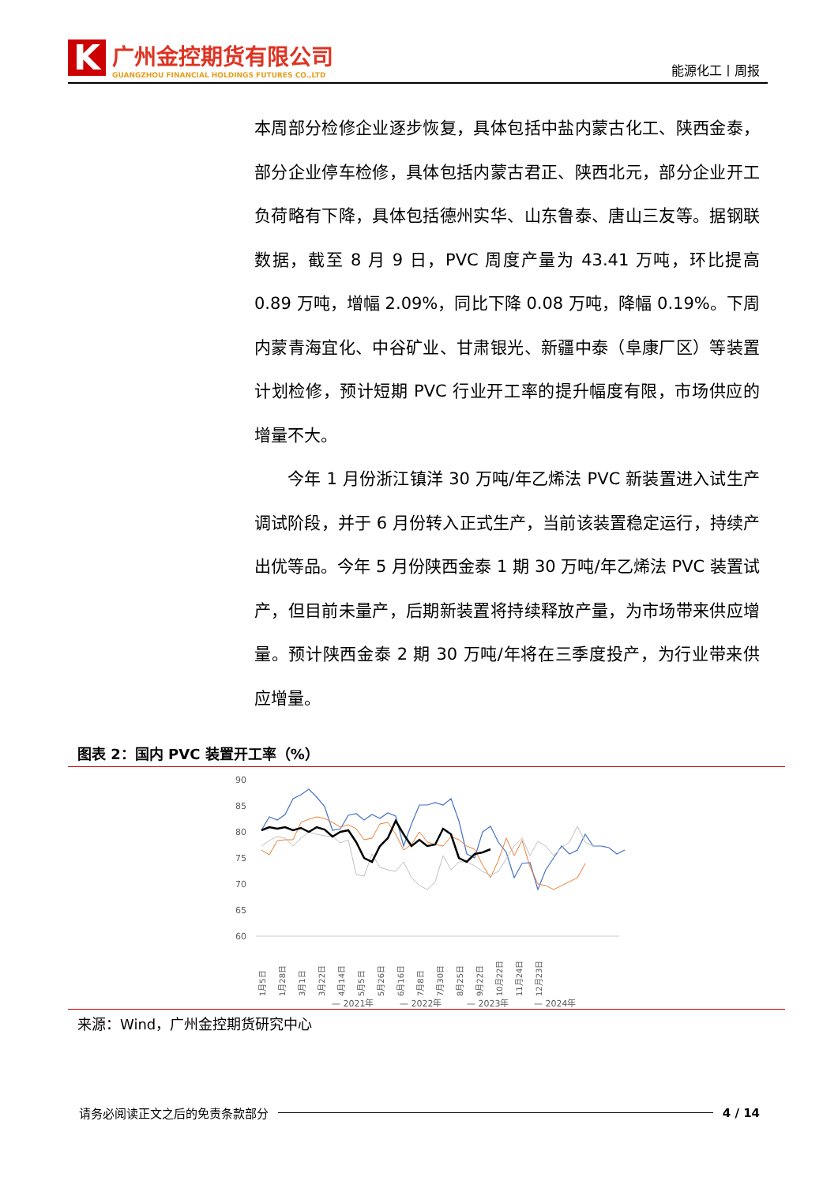K
广州金控期货有限公司
GUANGZHOU FINANCIAL HOLDINGS FUTURES CO.,LTD
能源化工丨周报
本周部分检修企业逐步恢复，具体包括中盐内蒙古化工、陕西金泰，部分企业停车检修，具体包括内蒙古君正、陕西北元，部分企业开工负荷略有下降，具体包括德州实华、山东鲁泰、唐山三友等。据钢联数据，截至 8 月 9 日，PVC 周度产量为 43.41 万吨，环比提高 0.89 万吨，增幅 2.09%，同比下降 0.08 万吨，降幅 0.19%。下周内蒙青海宜化、中谷矿业、甘肃银光、新疆中泰（阜康厂区）等装置计划检修，预计短期 PVC 行业开工率的提升幅度有限，市场供应的增量不大。
今年 1 月份浙江镇洋 30 万吨/年乙烯法 PVC 新装置进入试生产调试阶段，并于 6 月份转入正式生产，当前该装置稳定运行，持续产出优等品。今年 5 月份陕西金泰 1 期 30 万吨/年乙烯法 PVC 装置试产，但目前未量产，后期新装置将持续释放产量，为市场带来供应增量。预计陕西金泰 2 期 30 万吨/年将在三季度投产，为行业带来供应增量。
图表 2：国内 PVC 装置开工率（%）
90
85
80
75
70
65
60
1月5日
1月28日
3月1日
3月22日
4月14日
5月5日
5月26日
6月16日
7月8日
7月30日
8月25日
9月22日
10月22日
11月24日
12月23日
— 2021年
— 2022年
— 2023年
— 2024年
来源：Wind，广州金控期货研究中心
请务必阅读正文之后的免责条款部分 4 / 14